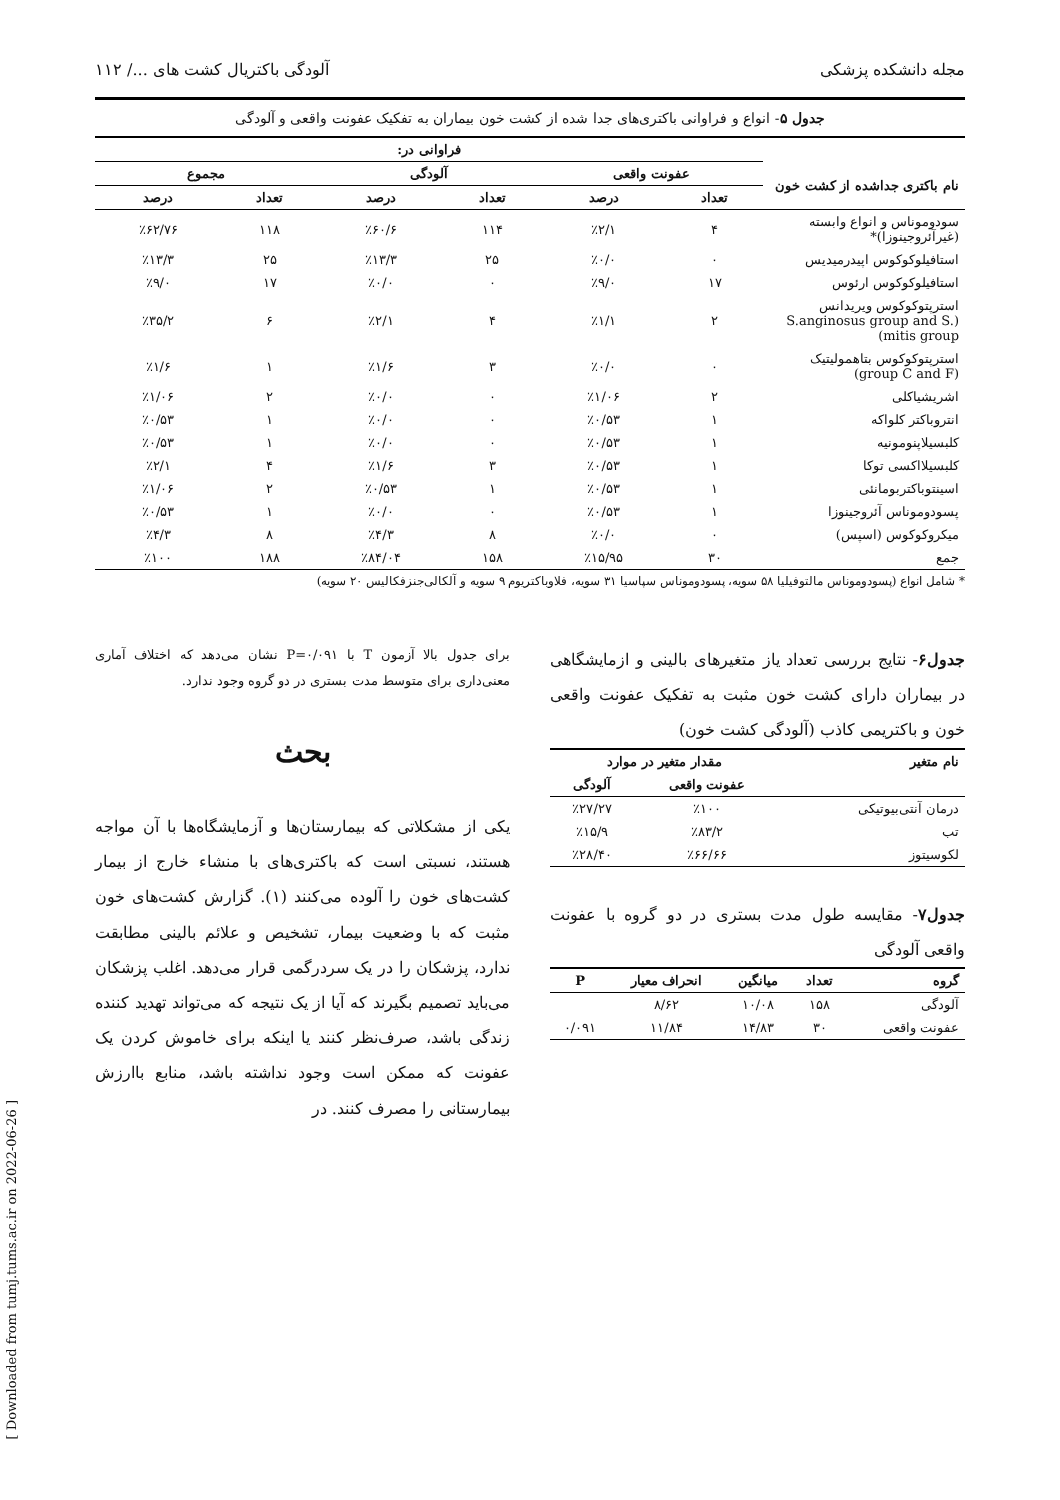مجله دانشکده پزشکی آلودگی باکتریال کشت های .../ ۱۱۲
جدول ۵- انواع و فراوانی باکتری‌های جدا شده از کشت خون بیماران به تفکیک عفونت واقعی و آلودگی
| | فراوانی در: | | | | | |
| نام باکتری جداشده از کشت خون | عفونت واقعی | | آلودگی | | مجموع | |
| | تعداد | درصد | تعداد | درصد | تعداد | درصد |
| سودوموناس و انواع وابسته (غیرآئروجینوزا)* | ۴ | ٪۲/۱ | ۱۱۴ | ٪۶۰/۶ | ۱۱۸ | ٪۶۲/۷۶ |
| استافیلوکوکوس اپیدرمیدیس | ۰ | ٪۰/۰ | ۲۵ | ٪۱۳/۳ | ۲۵ | ٪۱۳/۳ |
| استافیلوکوکوس ارئوس | ۱۷ | ٪۹/۰ | ۰ | ٪۰/۰ | ۱۷ | ٪۹/۰ |
| استرپتوکوکوس ویریدانس (S.anginosus group and S. mitis group) | ۲ | ٪۱/۱ | ۴ | ٪۲/۱ | ۶ | ٪۳۵/۲ |
| استرپتوکوکوس بتاهمولیتیک (group C and F) | ۰ | ٪۰/۰ | ۳ | ٪۱/۶ | ۱ | ٪۱/۶ |
| اشریشیاکلی | ۲ | ٪۱/۰۶ | ۰ | ٪۰/۰ | ۲ | ٪۱/۰۶ |
| انتروباکتر کلواکه | ۱ | ٪۰/۵۳ | ۰ | ٪۰/۰ | ۱ | ٪۰/۵۳ |
| کلبسیلاپنومونیه | ۱ | ٪۰/۵۳ | ۰ | ٪۰/۰ | ۱ | ٪۰/۵۳ |
| کلبسیلااکسی توکا | ۱ | ٪۰/۵۳ | ۳ | ٪۱/۶ | ۴ | ٪۲/۱ |
| اسینتوباکتربومانئی | ۱ | ٪۰/۵۳ | ۱ | ٪۰/۵۳ | ۲ | ٪۱/۰۶ |
| پسودوموناس آئروجینوزا | ۱ | ٪۰/۵۳ | ۰ | ٪۰/۰ | ۱ | ٪۰/۵۳ |
| میکروکوکوس (اسپس) | ۰ | ٪۰/۰ | ۸ | ٪۴/۳ | ۸ | ٪۴/۳ |
| جمع | ۳۰ | ٪۱۵/۹۵ | ۱۵۸ | ٪۸۴/۰۴ | ۱۸۸ | ٪۱۰۰ |
* شامل انواع (پسودوموناس مالتوفیلیا ۵۸ سویه، پسودوموناس سپاسیا ۳۱ سویه، فلاوباکتریوم ۹ سویه و آلکالی‌جنزفکالیس ۲۰ سویه)
جدول۶- نتایج بررسی تعداد یاز متغیرهای بالینی و ازمایشگاهی در بیماران دارای کشت خون مثبت به تفکیک عفونت واقعی خون و باکتریمی کاذب (آلودگی کشت خون)
| نام متغیر | مقدار متغیر در موارد | |
| --- | --- | --- |
| | عفونت واقعی | آلودگی |
| درمان آنتی‌بیوتیکی | ٪۱۰۰ | ٪۲۷/۲۷ |
| تب | ٪۸۳/۲ | ٪۱۵/۹ |
| لکوسیتوز | ٪۶۶/۶۶ | ٪۲۸/۴۰ |
جدول۷- مقایسه طول مدت بستری در دو گروه با عفونت واقعی آلودگی
| گروه | تعداد | میانگین | انحراف معیار | P |
| --- | --- | --- | --- | --- |
| آلودگی | ۱۵۸ | ۱۰/۰۸ | ۸/۶۲ | |
| عفونت واقعی | ۳۰ | ۱۴/۸۳ | ۱۱/۸۴ | ۰/۰۹۱ |
برای جدول بالا آزمون T با P=۰/۰۹۱ نشان می‌دهد که اختلاف آماری معنی‌داری برای متوسط مدت بستری در دو گروه وجود ندارد.
بحث
یکی از مشکلاتی که بیمارستان‌ها و آزمایشگاه‌ها با آن مواجه هستند، نسبتی است که باکتری‌های با منشاء خارج از بیمار کشت‌های خون را آلوده می‌کنند (۱). گزارش کشت‌های خون مثبت که با وضعیت بیمار، تشخیص و علائم بالینی مطابقت ندارد، پزشکان را در یک سردرگمی قرار می‌دهد. اغلب پزشکان می‌باید تصمیم بگیرند که آیا از یک نتیجه که می‌تواند تهدید کننده زندگی باشد، صرف‌نظر کنند یا اینکه برای خاموش کردن یک عفونت که ممکن است وجود نداشته باشد، منابع باارزش بیمارستانی را مصرف کنند. در
[ Downloaded from tumj.tums.ac.ir on 2022-06-26 ]